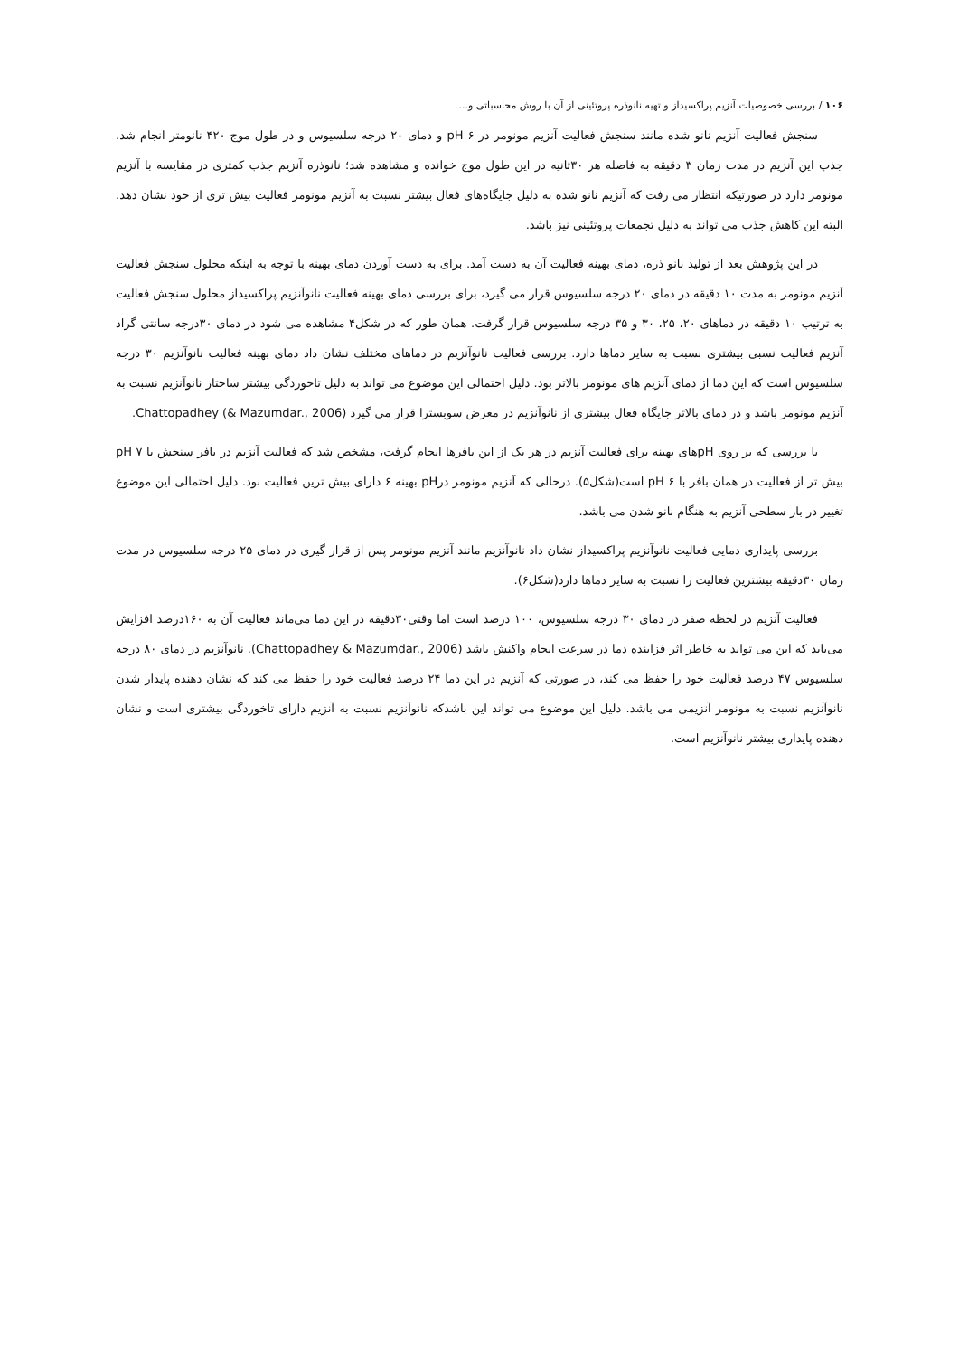۱۰۶ / بررسی خصوصیات آنزیم پراکسیداز و تهیه نانوذره پروتئینی از آن با روش محاسباتی و...
سنجش فعالیت آنزیم نانو شده مانند سنجش فعالیت آنزیم مونومر در pH ۶ و دمای ۲۰ درجه سلسیوس و در طول موج ۴۲۰ نانومتر انجام شد. جذب این آنزیم در مدت زمان ۳ دقیقه به فاصله هر ۳۰ثانیه در این طول موج خوانده و مشاهده شد؛ نانوذره آنزیم جذب کمتری در مقایسه با آنزیم مونومر دارد در صورتیکه انتظار می رفت که آنزیم نانو شده به دلیل جایگاه‌های فعال بیشتر نسبت به آنزیم مونومر فعالیت بیش تری از خود نشان دهد. البته این کاهش جذب می تواند به دلیل تجمعات پروتئینی نیز باشد.
در این پژوهش بعد از تولید نانو ذره، دمای بهینه فعالیت آن به دست آمد. برای به دست آوردن دمای بهینه با توجه به اینکه محلول سنجش فعالیت آنزیم مونومر به مدت ۱۰ دقیقه در دمای ۲۰ درجه سلسیوس قرار می گیرد، برای بررسی دمای بهینه فعالیت نانوآنزیم پراکسیداز محلول سنجش فعالیت به ترتیب ۱۰ دقیقه در دماهای ۲۰، ۲۵، ۳۰ و ۳۵ درجه سلسیوس قرار گرفت. همان طور که در شکل۴ مشاهده می شود در دمای ۳۰درجه سانتی گراد آنزیم فعالیت نسبی بیشتری نسبت به سایر دماها دارد. بررسی فعالیت نانوآنزیم در دماهای مختلف نشان داد دمای بهینه فعالیت نانوآنزیم ۳۰ درجه سلسیوس است که این دما از دمای آنزیم های مونومر بالاتر بود. دلیل احتمالی این موضوع می تواند به دلیل تاخوردگی بیشتر ساختار نانوآنزیم نسبت به آنزیم مونومر باشد و در دمای بالاتر جایگاه فعال بیشتری از نانوآنزیم در معرض سوبسترا قرار می گیرد Chattopadhey (& Mazumdar., 2006).
با بررسی که بر روی pHهای بهینه برای فعالیت آنزیم در هر یک از این بافرها انجام گرفت، مشخص شد که فعالیت آنزیم در بافر سنجش با pH ۷ بیش تر از فعالیت در همان بافر با pH ۶ است(شکل۵). درحالی که آنزیم مونومر درpH بهینه ۶ دارای بیش ترین فعالیت بود. دلیل احتمالی این موضوع تغییر در بار سطحی آنزیم به هنگام نانو شدن می باشد.
بررسی پایداری دمایی فعالیت نانوآنزیم پراکسیداز نشان داد نانوآنزیم مانند آنزیم مونومر پس از قرار گیری در دمای ۲۵ درجه سلسیوس در مدت زمان ۳۰دقیقه بیشترین فعالیت را نسبت به سایر دماها دارد(شکل۶).
فعالیت آنزیم در لحظه صفر در دمای ۳۰ درجه سلسیوس، ۱۰۰ درصد است اما وقتی۳۰دقیقه در این دما می‌ماند فعالیت آن به ۱۶۰درصد افزایش می‌یابد که این می تواند به خاطر اثر فزاینده دما در سرعت انجام واکنش باشد (Chattopadhey & Mazumdar., 2006). نانوآنزیم در دمای ۸۰ درجه سلسیوس ۴۷ درصد فعالیت خود را حفظ می کند، در صورتی که آنزیم در این دما ۲۴ درصد فعالیت خود را حفظ می کند که نشان دهنده پایدار شدن نانوآنزیم نسبت به مونومر آنزیمی می باشد. دلیل این موضوع می تواند این باشدکه نانوآنزیم نسبت به آنزیم دارای تاخوردگی بیشتری است و نشان دهنده پایداری بیشتر نانوآنزیم است.